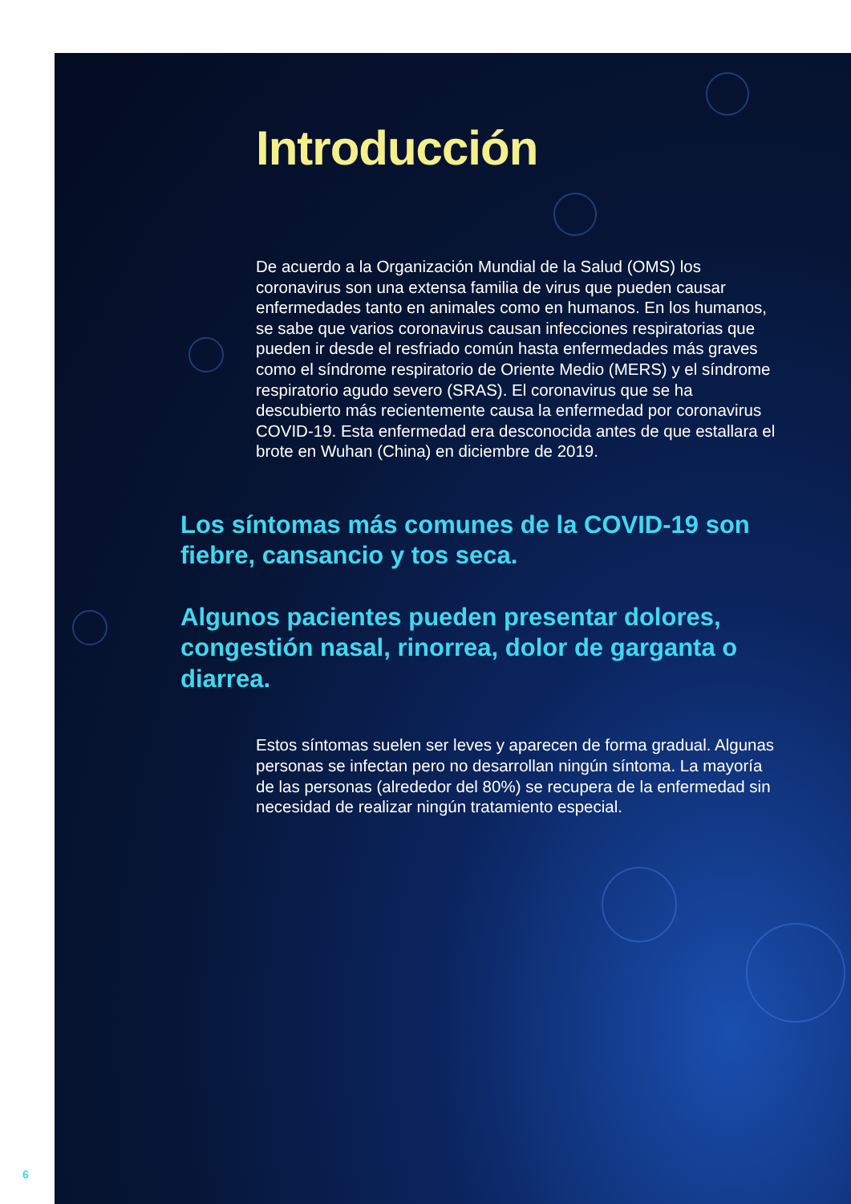Introducción
De acuerdo a la Organización Mundial de la Salud (OMS) los coronavirus son una extensa familia de virus que pueden causar enfermedades tanto en animales como en humanos. En los humanos, se sabe que varios coronavirus causan infecciones respiratorias que pueden ir desde el resfriado común hasta enfermedades más graves como el síndrome respiratorio de Oriente Medio (MERS) y el síndrome respiratorio agudo severo (SRAS). El coronavirus que se ha descubierto más recientemente causa la enfermedad por coronavirus COVID-19. Esta enfermedad era desconocida antes de que estallara el brote en Wuhan (China) en diciembre de 2019.
Los síntomas más comunes de la COVID-19 son fiebre, cansancio y tos seca.
Algunos pacientes pueden presentar dolores, congestión nasal, rinorrea, dolor de garganta o diarrea.
Estos síntomas suelen ser leves y aparecen de forma gradual. Algunas personas se infectan pero no desarrollan ningún síntoma. La mayoría de las personas (alrededor del 80%) se recupera de la enfermedad sin necesidad de realizar ningún tratamiento especial.
6